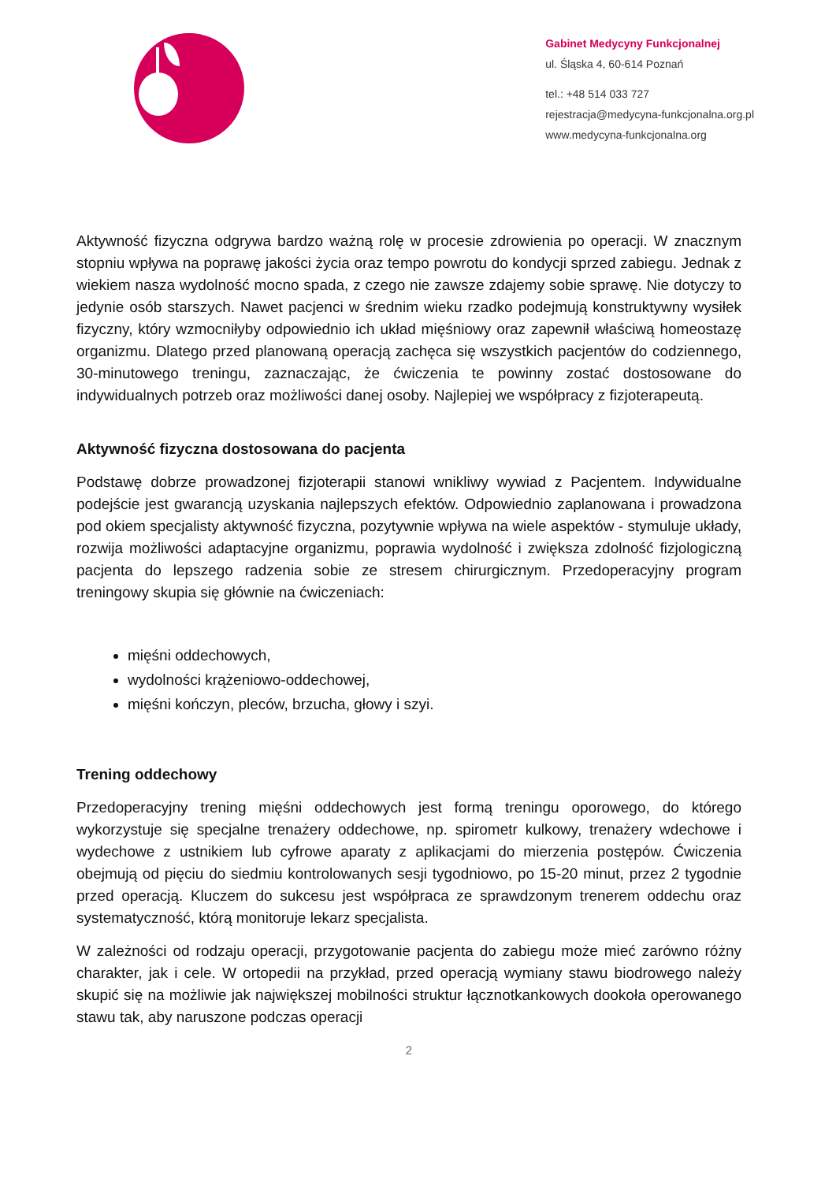Gabinet Medycyny Funkcjonalnej
ul. Śląska 4, 60-614 Poznań
tel.: +48 514 033 727
rejestracja@medycyna-funkcjonalna.org.pl
www.medycyna-funkcjonalna.org
Aktywność fizyczna odgrywa bardzo ważną rolę w procesie zdrowienia po operacji. W znacznym stopniu wpływa na poprawę jakości życia oraz tempo powrotu do kondycji sprzed zabiegu. Jednak z wiekiem nasza wydolność mocno spada, z czego nie zawsze zdajemy sobie sprawę. Nie dotyczy to jedynie osób starszych. Nawet pacjenci w średnim wieku rzadko podejmują konstruktywny wysiłek fizyczny, który wzmocniłyby odpowiednio ich układ mięśniowy oraz zapewnił właściwą homeostazę organizmu. Dlatego przed planowaną operacją zachęca się wszystkich pacjentów do codziennego, 30-minutowego treningu, zaznaczając, że ćwiczenia te powinny zostać dostosowane do indywidualnych potrzeb oraz możliwości danej osoby. Najlepiej we współpracy z fizjoterapeutą.
Aktywność fizyczna dostosowana do pacjenta
Podstawę dobrze prowadzonej fizjoterapii stanowi wnikliwy wywiad z Pacjentem. Indywidualne podejście jest gwarancją uzyskania najlepszych efektów. Odpowiednio zaplanowana i prowadzona pod okiem specjalisty aktywność fizyczna, pozytywnie wpływa na wiele aspektów - stymuluje układy, rozwija możliwości adaptacyjne organizmu, poprawia wydolność i zwiększa zdolność fizjologiczną pacjenta do lepszego radzenia sobie ze stresem chirurgicznym. Przedoperacyjny program treningowy skupia się głównie na ćwiczeniach:
mięśni oddechowych,
wydolności krążeniowo-oddechowej,
mięśni kończyn, pleców, brzucha, głowy i szyi.
Trening oddechowy
Przedoperacyjny trening mięśni oddechowych jest formą treningu oporowego, do którego wykorzystuje się specjalne trenażery oddechowe, np. spirometr kulkowy, trenażery wdechowe i wydechowe z ustnikiem lub cyfrowe aparaty z aplikacjami do mierzenia postępów. Ćwiczenia obejmują od pięciu do siedmiu kontrolowanych sesji tygodniowo, po 15-20 minut, przez 2 tygodnie przed operacją. Kluczem do sukcesu jest współpraca ze sprawdzonym trenerem oddechu oraz systematyczność, którą monitoruje lekarz specjalista.
W zależności od rodzaju operacji, przygotowanie pacjenta do zabiegu może mieć zarówno różny charakter, jak i cele. W ortopedii na przykład, przed operacją wymiany stawu biodrowego należy skupić się na możliwie jak największej mobilności struktur łącznotkankowych dookoła operowanego stawu tak, aby naruszone podczas operacji
2